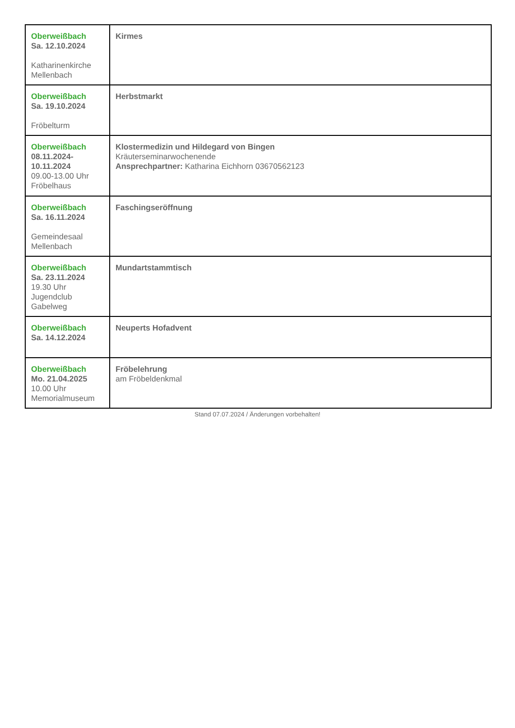| Oberweißbach Sa. 12.10.2024 Katharinenkirche Mellenbach | Kirmes |
| Oberweißbach Sa. 19.10.2024 Fröbelturm | Herbstmarkt |
| Oberweißbach 08.11.2024- 10.11.2024 09.00-13.00 Uhr Fröbelhaus | Klostermedizin und Hildegard von Bingen Kräuterseminarwochenende Ansprechpartner: Katharina Eichhorn 03670562123 |
| Oberweißbach Sa. 16.11.2024 Gemeindesaal Mellenbach | Faschingseröffnung |
| Oberweißbach Sa. 23.11.2024 19.30 Uhr Jugendclub Gabelweg | Mundartstammtisch |
| Oberweißbach Sa. 14.12.2024 | Neuperts Hofadvent |
| Oberweißbach Mo. 21.04.2025 10.00 Uhr Memorialmuseum | Fröbelehrung am Fröbeldenkmal |
Stand 07.07.2024 / Änderungen vorbehalten!